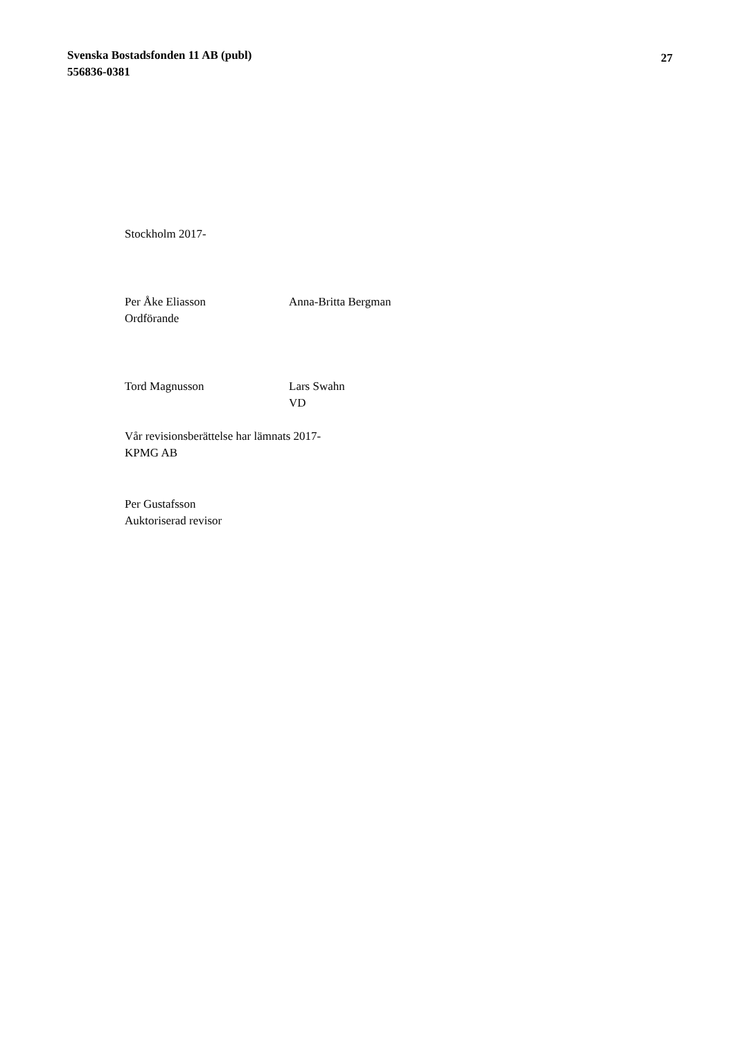Svenska Bostadsfonden 11 AB (publ)
556836-0381
27
Stockholm 2017-
Per Åke Eliasson
Ordförande
Anna-Britta Bergman
Tord Magnusson Lars Swahn
VD
Vår revisionsberättelse har lämnats 2017-
KPMG AB
Per Gustafsson
Auktoriserad revisor